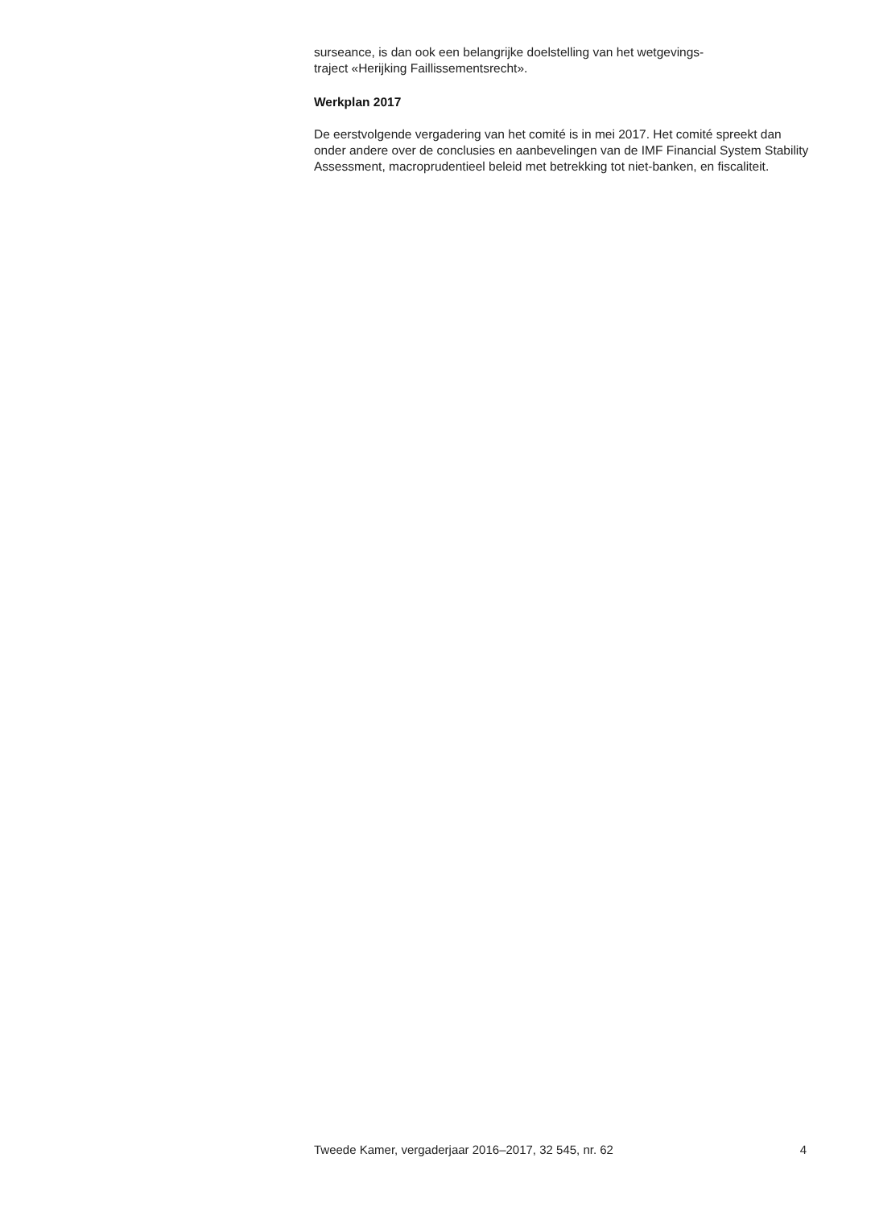surseance, is dan ook een belangrijke doelstelling van het wetgevings-
traject «Herijking Faillissementsrecht».
Werkplan 2017
De eerstvolgende vergadering van het comité is in mei 2017. Het comité spreekt dan onder andere over de conclusies en aanbevelingen van de IMF Financial System Stability Assessment, macroprudentieel beleid met betrekking tot niet-banken, en fiscaliteit.
Tweede Kamer, vergaderjaar 2016–2017, 32 545, nr. 62 4